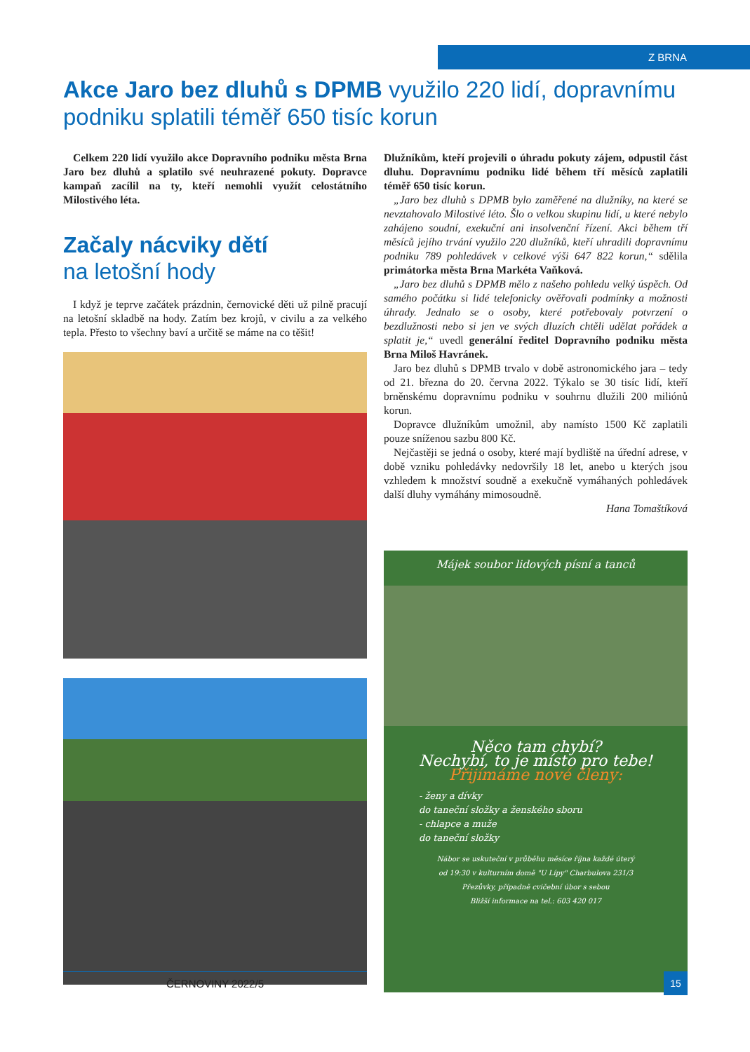Z BRNA
Akce Jaro bez dluhů s DPMB využilo 220 lidí, dopravnímu podniku splatili téměř 650 tisíc korun
Celkem 220 lidí využilo akce Dopravního podniku města Brna Jaro bez dluhů a splatilo své neuhrazené pokuty. Dopravce kampaň zacílil na ty, kteří nemohli využít celostátního Milostivého léta.
Začaly nácviky dětí
na letošní hody
I když je teprve začátek prázdnin, černovické děti už pilně pracují na letošní skladbě na hody. Zatím bez krojů, v civilu a za velkého tepla. Přesto to všechny baví a určitě se máme na co těšit!
Dlužníkům, kteří projevili o úhradu pokuty zájem, odpustil část dluhu. Dopravnímu podniku lidé během tří měsíců zaplatili téměř 650 tisíc korun.
„Jaro bez dluhů s DPMB bylo zaměřené na dlužníky, na které se nevztahovalo Milostivé léto. Šlo o velkou skupinu lidí, u které nebylo zahájeno soudní, exekuční ani insolvenční řízení. Akci během tří měsíců jejího trvání využilo 220 dlužníků, kteří uhradili dopravnímu podniku 789 pohledávek v celkové výši 647 822 korun,“ sdělila primátorka města Brna Markéta Vaňková.
„Jaro bez dluhů s DPMB mělo z našeho pohledu velký úspěch. Od samého počátku si lidé telefonicky ověřovali podmínky a možnosti úhrady. Jednalo se o osoby, které potřebovaly potvrzení o bezdlužnosti nebo si jen ve svých dluzích chtěli udělat pořádek a splatit je,“ uvedl generální ředitel Dopravního podniku města Brna Miloš Havránek.
Jaro bez dluhů s DPMB trvalo v době astronomického jara – tedy od 21. března do 20. června 2022. Týkalo se 30 tisíc lidí, kteří brněnskému dopravnímu podniku v souhrnu dlužili 200 miliónů korun.
Dopravce dlužníkům umožnil, aby namísto 1500 Kč zaplatili pouze sníženou sazbu 800 Kč.
Nejčastěji se jedná o osoby, které mají bydliště na úřední adrese, v době vzniku pohledávky nedovršily 18 let, anebo u kterých jsou vzhledem k množství soudně a exekučně vymáhaných pohledávek další dluhy vymáhány mimosoudně.
Hana Tomaštíková
Májek soubor lidových písní a tanců
Něco tam chybí?
Nechybí, to je místo pro tebe!
Přijímáme nové členy:
- ženy a dívky
do taneční složky a ženského sboru
- chlapce a muže
do taneční složky
Nábor se uskuteční v průběhu měsíce října každé úterý
od 19:30 v kulturním domě "U Lípy" Charbulova 231/3
Přezůvky, případně cvičební úbor s sebou
Bližší informace na tel.: 603 420 017
ČERNOVINY 2022/5 15